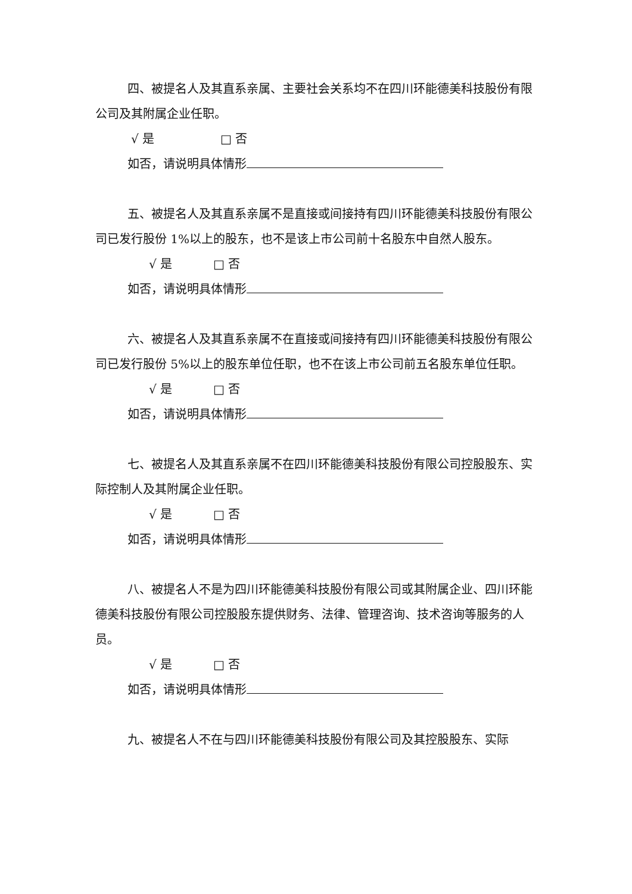四、被提名人及其直系亲属、主要社会关系均不在四川环能德美科技股份有限公司及其附属企业任职。
√ 是 □ 否
如否，请说明具体情形
五、被提名人及其直系亲属不是直接或间接持有四川环能德美科技股份有限公司已发行股份 1%以上的股东，也不是该上市公司前十名股东中自然人股东。
√ 是 □ 否
如否，请说明具体情形
六、被提名人及其直系亲属不在直接或间接持有四川环能德美科技股份有限公司已发行股份 5%以上的股东单位任职，也不在该上市公司前五名股东单位任职。
√ 是 □ 否
如否，请说明具体情形
七、被提名人及其直系亲属不在四川环能德美科技股份有限公司控股股东、实际控制人及其附属企业任职。
√ 是 □ 否
如否，请说明具体情形
八、被提名人不是为四川环能德美科技股份有限公司或其附属企业、四川环能德美科技股份有限公司控股股东提供财务、法律、管理咨询、技术咨询等服务的人员。
√ 是 □ 否
如否，请说明具体情形
九、被提名人不在与四川环能德美科技股份有限公司及其控股股东、实际